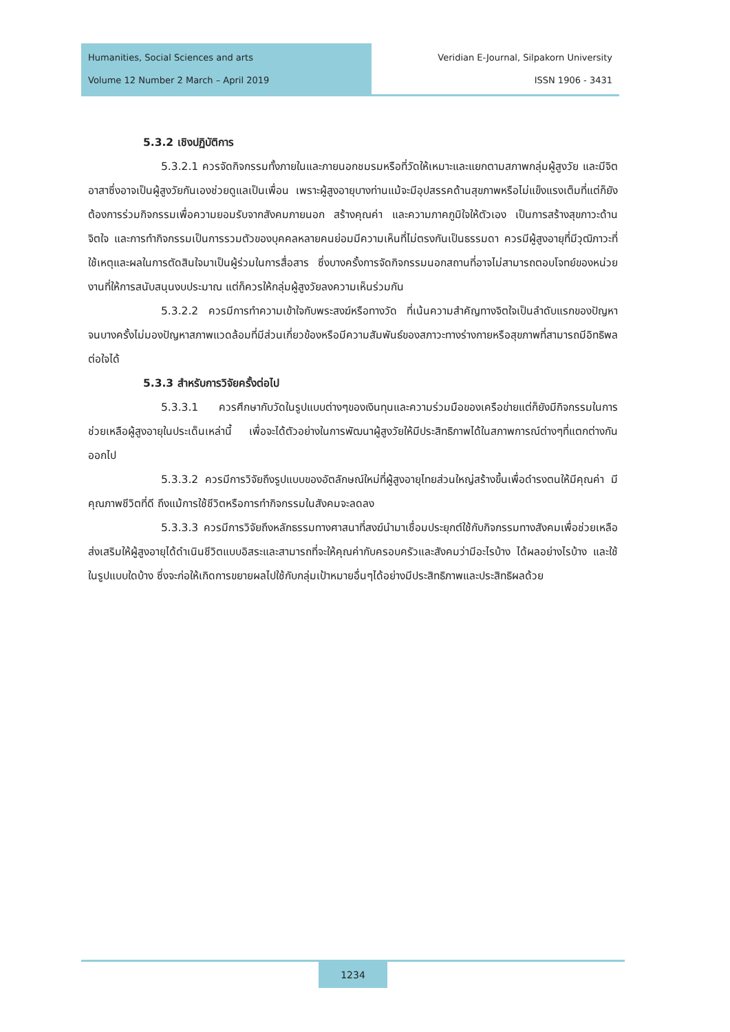Humanities, Social Sciences and arts
Volume 12 Number 2 March – April 2019
Veridian E-Journal, Silpakorn University
ISSN 1906 - 3431
5.3.2 เชิงปฏิบัติการ
5.3.2.1 ควรจัดกิจกรรมทั้งภายในและภายนอกชมรมหรือที่วัดให้เหมาะและแยกตามสภาพกลุ่มผู้สูงวัย และมีจิตอาสาซึ่งอาจเป็นผู้สูงวัยกันเองช่วยดูแลเป็นเพื่อน เพราะผู้สูงอายุบางท่านแม้จะมีอุปสรรคด้านสุขภาพหรือไม่แข็งแรงเต็มที่แต่ก็ยังต้องการร่วมกิจกรรมเพื่อความยอมรับจากสังคมภายนอก สร้างคุณค่า และความภาคภูมิใจให้ตัวเอง เป็นการสร้างสุขภาวะด้านจิตใจ และการทำกิจกรรมเป็นการรวมตัวของบุคคลหลายคนย่อมมีความเห็นที่ไม่ตรงกันเป็นธรรมดา ควรมีผู้สูงอายุที่มีวุฒิภาวะที่ใช้เหตุและผลในการตัดสินใจมาเป็นผู้ร่วมในการสื่อสาร ซึ่งบางครั้งการจัดกิจกรรมนอกสถานที่อาจไม่สามารถตอบโจทย์ของหน่วยงานที่ให้การสนับสนุนงบประมาณ แต่ก็ควรให้กลุ่มผู้สูงวัยลงความเห็นร่วมกัน
5.3.2.2 ควรมีการทำความเข้าใจกับพระสงฆ์หรือทางวัด ที่เน้นความสำคัญทางจิตใจเป็นลำดับแรกของปัญหา จนบางครั้งไม่มองปัญหาสภาพแวดล้อมที่มีส่วนเกี่ยวข้องหรือมีความสัมพันธ์ของสภาวะทางร่างกายหรือสุขภาพที่สามารถมีอิทธิพลต่อใจได้
5.3.3 สำหรับการวิจัยครั้งต่อไป
5.3.3.1 ควรศึกษากับวัดในรูปแบบต่างๆของเงินทุนและความร่วมมือของเครือข่ายแต่ก็ยังมีกิจกรรมในการช่วยเหลือผู้สูงอายุในประเด็นเหล่านี้ เพื่อจะได้ตัวอย่างในการพัฒนาผู้สูงวัยให้มีประสิทธิภาพได้ในสภาพการณ์ต่างๆที่แตกต่างกันออกไป
5.3.3.2 ควรมีการวิจัยถึงรูปแบบของอัตลักษณ์ใหม่ที่ผู้สูงอายุไทยส่วนใหญ่สร้างขึ้นเพื่อดำรงตนให้มีคุณค่า มีคุณภาพชีวิตที่ดี ถึงแม้การใช้ชีวิตหรือการทำกิจกรรมในสังคมจะลดลง
5.3.3.3 ควรมีการวิจัยถึงหลักธรรมทางศาสนาที่สงฆ์นำมาเชื่อมประยุกต์ใช้กับกิจกรรมทางสังคมเพื่อช่วยเหลือส่งเสริมให้ผู้สูงอายุได้ดำเนินชีวิตแบบอิสระและสามารถที่จะให้คุณค่ากับครอบครัวและสังคมว่ามีอะไรบ้าง ได้ผลอย่างไรบ้าง และใช้ในรูปแบบใดบ้าง ซึ่งจะก่อให้เกิดการขยายผลไปใช้กับกลุ่มเป้าหมายอื่นๆได้อย่างมีประสิทธิภาพและประสิทธิผลด้วย
1234